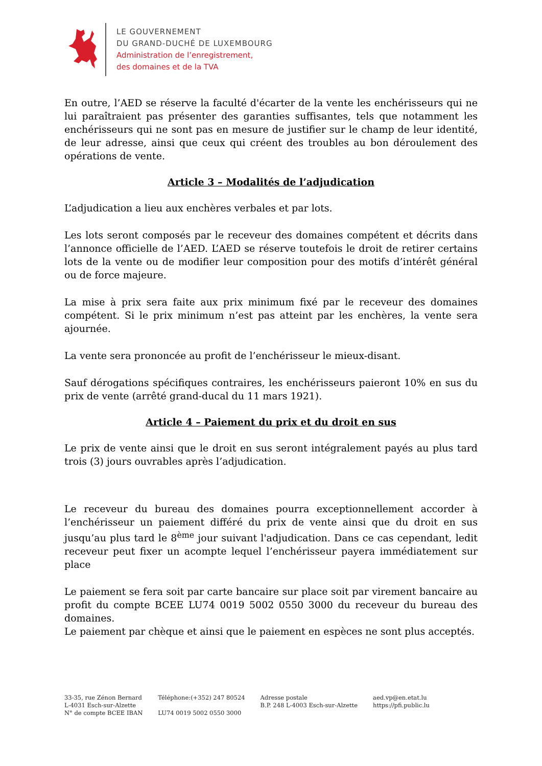LE GOUVERNEMENT
DU GRAND-DUCHÉ DE LUXEMBOURG
Administration de l’enregistrement,
des domaines et de la TVA
En outre, l’AED se réserve la faculté d'écarter de la vente les enchérisseurs qui ne lui paraîtraient pas présenter des garanties suffisantes, tels que notamment les enchérisseurs qui ne sont pas en mesure de justifier sur le champ de leur identité, de leur adresse, ainsi que ceux qui créent des troubles au bon déroulement des opérations de vente.
Article 3 – Modalités de l’adjudication
L’adjudication a lieu aux enchères verbales et par lots.
Les lots seront composés par le receveur des domaines compétent et décrits dans l’annonce officielle de l’AED. L’AED se réserve toutefois le droit de retirer certains lots de la vente ou de modifier leur composition pour des motifs d’intérêt général ou de force majeure.
La mise à prix sera faite aux prix minimum fixé par le receveur des domaines compétent. Si le prix minimum n’est pas atteint par les enchères, la vente sera ajournée.
La vente sera prononcée au profit de l’enchérisseur le mieux-disant.
Sauf dérogations spécifiques contraires, les enchérisseurs paieront 10% en sus du prix de vente (arrêté grand-ducal du 11 mars 1921).
Article 4 – Paiement du prix et du droit en sus
Le prix de vente ainsi que le droit en sus seront intégralement payés au plus tard trois (3) jours ouvrables après l’adjudication.
Le receveur du bureau des domaines pourra exceptionnellement accorder à l’enchérisseur un paiement différé du prix de vente ainsi que du droit en sus jusqu’au plus tard le 8<sup>ème</sup> jour suivant l'adjudication. Dans ce cas cependant, ledit receveur peut fixer un acompte lequel l’enchérisseur payera immédiatement sur place
Le paiement se fera soit par carte bancaire sur place soit par virement bancaire au profit du compte BCEE LU74 0019 5002 0550 3000 du receveur du bureau des domaines.
Le paiement par chèque et ainsi que le paiement en espèces ne sont plus acceptés.
33-35, rue Zénon Bernard
L-4031 Esch-sur-Alzette
N° de compte BCEE IBAN
Téléphone:(+352) 247 80524
LU74 0019 5002 0550 3000
Adresse postale
B.P. 248 L-4003 Esch-sur-Alzette
aed.vp@en.etat.lu
https://pfi.public.lu